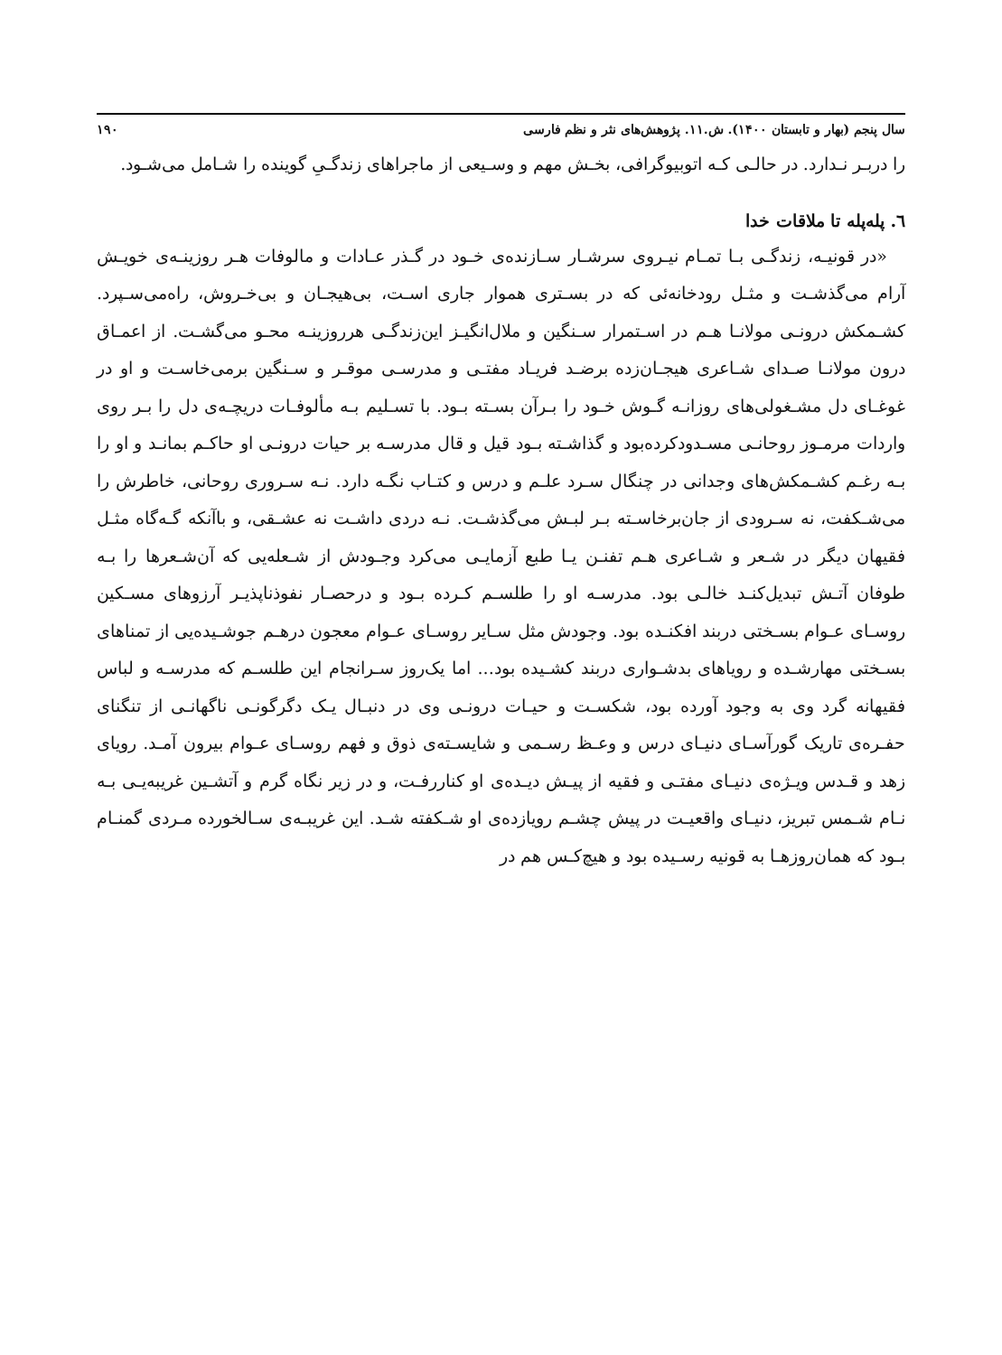سال پنجم (بهار و تابستان ۱۴۰۰). ش.۱۱. پژوهش‌های نثر و نظم فارسی ۱۹۰
را دربـر نـدارد. در حالـی کـه اتوبیوگرافی، بخـش مهم و وسـیعی از ماجراهای زندگـیِ گوینده را شـامل می‌شـود.
٦. پله‌پله تا ملاقات خدا
«در قونیـه، زندگـی بـا تمـام نیـروی سرشـار سـازنده‌ی خـود در گـذر عـادات و مالوفات هـر روزینـه‌ی خویـش آرام می‌گذشـت و مثـل رودخانه‌ئی که در بسـتری هموار جاری اسـت، بی‌هیجـان و بی‌خـروش، راه‌می‌سـپرد. کشـمکش درونـی مولانـا هـم در اسـتمرار سـنگین و ملال‌انگیـز این‌زندگـی هرروزینـه محـو می‌گشـت. از اعمـاق درون مولانـا صـدای شـاعری هیجـان‌زده برضـد فریـاد مفتـی و مدرسـی موقـر و سـنگین برمی‌خاسـت و او در غوغـای دل مشـغولی‌های روزانـه گـوش خـود را بـرآن بسـته بـود. با تسـلیم بـه مألوفـات دریچـه‌ی دل را بـر روی واردات مرمـوز روحانـی مسـدودکرده‌بود و گذاشـته بـود قیل و قال مدرسـه بر حیات درونـی او حاکـم بمانـد و او را بـه رغـم کشـمکش‌های وجدانی در چنگال سـرد علـم و درس و کتـاب نگـه دارد. نـه سـروری روحانی، خاطرش را می‌شـکفت، نه سـرودی از جان‌برخاسـته بـر لبـش می‌گذشـت. نـه دردی داشـت نه عشـقی، و باآنکه گـه‌گاه مثـل فقیهان دیگر در شـعر و شـاعری هـم تفنـن یـا طبع آزمایـی می‌کرد وجـودش از شـعله‌یی که آن‌شـعرها را بـه طوفان آتـش تبدیل‌کنـد خالـی بود. مدرسـه او را طلسـم کـرده بـود و درحصـار نفوذناپذیـر آرزوهای مسـکین روسـای عـوام بسـختی دربند افکنـده بود. وجودش مثل سـایر روسـای عـوام معجون درهـم جوشـیده‌یی از تمناهای بسـختی مهارشـده و رویاهای بدشـواری دربند کشـیده بود... اما یک‌روز سـرانجام این طلسـم که مدرسـه و لباس فقیهانه گرد وی به وجود آورده بود، شکسـت و حیـات درونـی وی در دنبـال یـک دگرگونـی ناگهانـی از تنگنای حفـره‌ی تاریک گورآسـای دنیـای درس و وعـظ رسـمی و شایسـته‌ی ذوق و فهم روسـای عـوام بیرون آمـد. رویای زهد و قـدس ویـژه‌ی دنیـای مفتـی و فقیه از پیـش دیـده‌ی او کناررفـت، و در زیر نگاه گرم و آتشـین غریبه‌یـی بـه نـام شـمس تبریز، دنیـای واقعیـت در پیش چشـم رویازده‌ی او شـکفته شـد. این غریبـه‌ی سـالخورده مـردی گمنـام بـود که همان‌روزهـا به قونیه رسـیده بود و هیچ‌کـس هم در